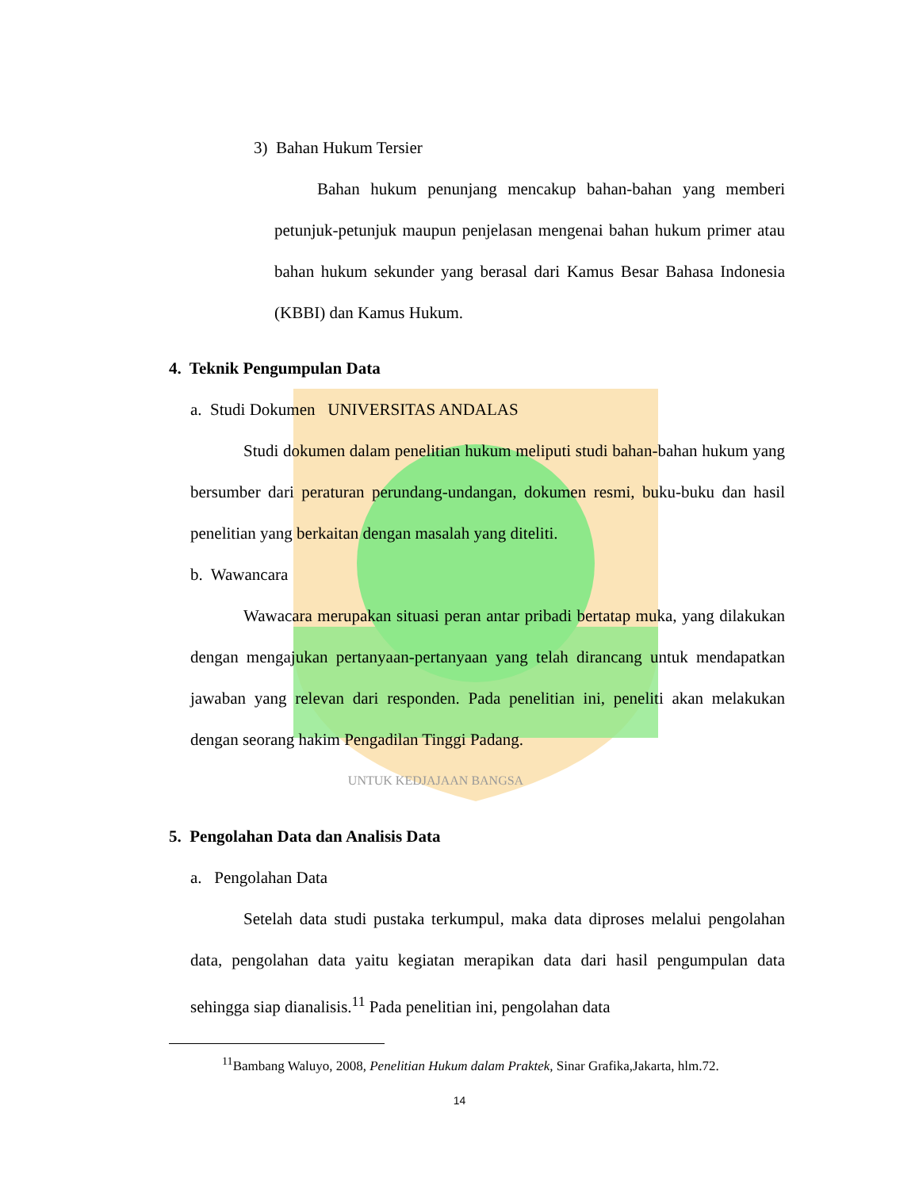3) Bahan Hukum Tersier
Bahan hukum penunjang mencakup bahan-bahan yang memberi petunjuk-petunjuk maupun penjelasan mengenai bahan hukum primer atau bahan hukum sekunder yang berasal dari Kamus Besar Bahasa Indonesia (KBBI) dan Kamus Hukum.
4. Teknik Pengumpulan Data
a. Studi Dokumen UNIVERSITAS ANDALAS
Studi dokumen dalam penelitian hukum meliputi studi bahan-bahan hukum yang bersumber dari peraturan perundang-undangan, dokumen resmi, buku-buku dan hasil penelitian yang berkaitan dengan masalah yang diteliti.
b. Wawancara
Wawacara merupakan situasi peran antar pribadi bertatap muka, yang dilakukan dengan mengajukan pertanyaan-pertanyaan yang telah dirancang untuk mendapatkan jawaban yang relevan dari responden. Pada penelitian ini, peneliti akan melakukan dengan seorang hakim Pengadilan Tinggi Padang.
UNTUK KEDJAJAAN BANGSA
5. Pengolahan Data dan Analisis Data
a. Pengolahan Data
Setelah data studi pustaka terkumpul, maka data diproses melalui pengolahan data, pengolahan data yaitu kegiatan merapikan data dari hasil pengumpulan data sehingga siap dianalisis.<sup>11</sup> Pada penelitian ini, pengolahan data
<sup>11</sup> Bambang Waluyo, 2008, Penelitian Hukum dalam Praktek, Sinar Grafika,Jakarta, hlm.72.
14